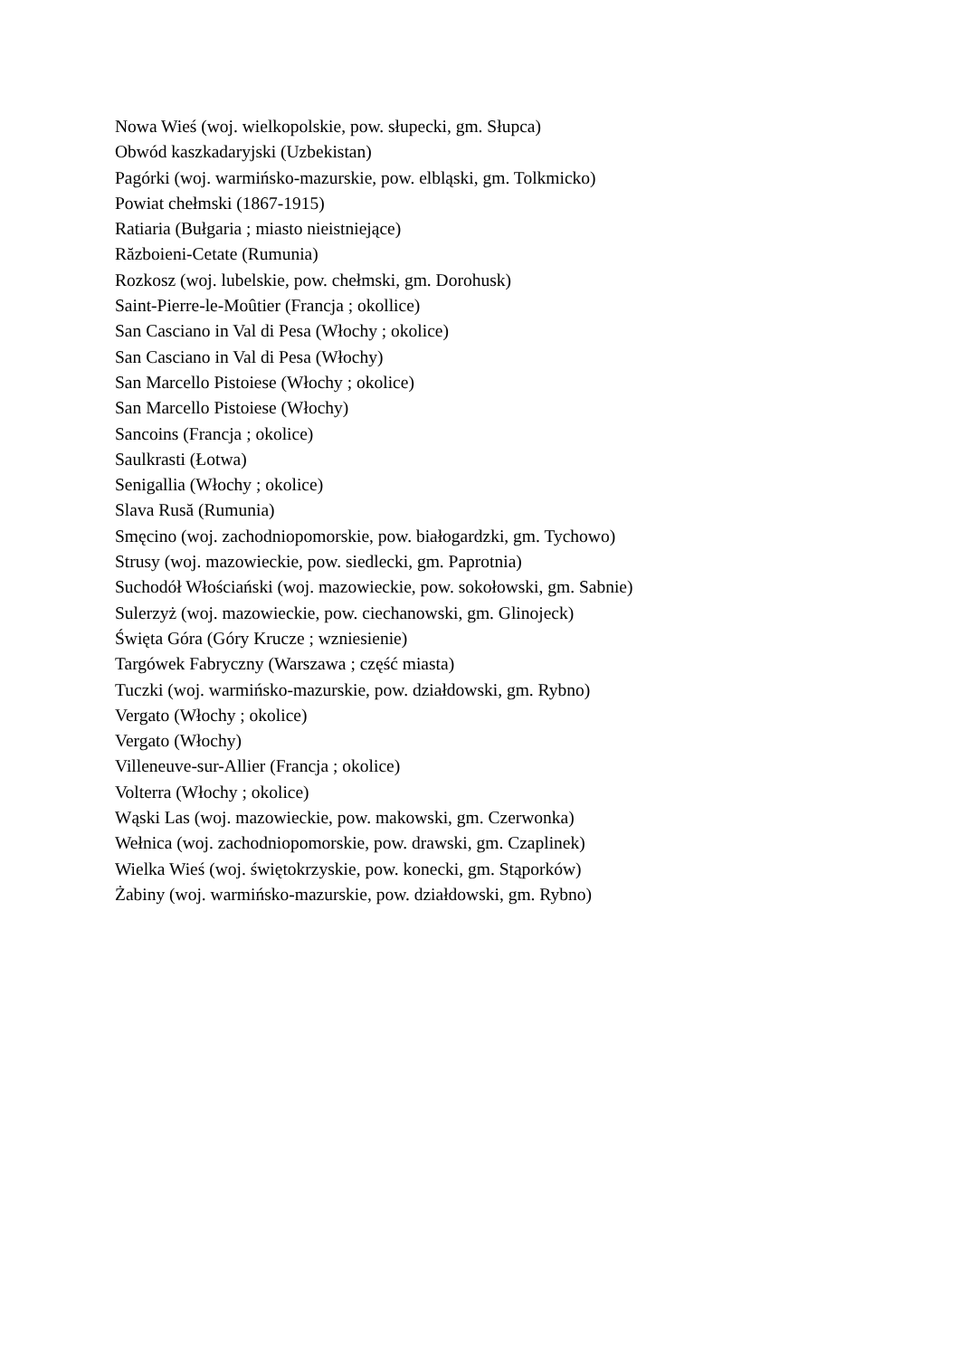Nowa Wieś (woj. wielkopolskie, pow. słupecki, gm. Słupca)
Obwód kaszkadaryjski (Uzbekistan)
Pagórki (woj. warmińsko-mazurskie, pow. elbląski, gm. Tolkmicko)
Powiat chełmski (1867-1915)
Ratiaria (Bułgaria ; miasto nieistniejące)
Războieni-Cetate (Rumunia)
Rozkosz (woj. lubelskie, pow. chełmski, gm. Dorohusk)
Saint-Pierre-le-Moûtier (Francja ; okollice)
San Casciano in Val di Pesa (Włochy ; okolice)
San Casciano in Val di Pesa (Włochy)
San Marcello Pistoiese (Włochy ; okolice)
San Marcello Pistoiese (Włochy)
Sancoins (Francja ; okolice)
Saulkrasti (Łotwa)
Senigallia (Włochy ; okolice)
Slava Rusă (Rumunia)
Smęcino (woj. zachodniopomorskie, pow. białogardzki, gm. Tychowo)
Strusy (woj. mazowieckie, pow. siedlecki, gm. Paprotnia)
Suchodół Włościański (woj. mazowieckie, pow. sokołowski, gm. Sabnie)
Sulerzyż (woj. mazowieckie, pow. ciechanowski, gm. Glinojeck)
Święta Góra (Góry Krucze ; wzniesienie)
Targówek Fabryczny (Warszawa ; część miasta)
Tuczki (woj. warmińsko-mazurskie, pow. działdowski, gm. Rybno)
Vergato (Włochy ; okolice)
Vergato (Włochy)
Villeneuve-sur-Allier (Francja ; okolice)
Volterra (Włochy ; okolice)
Wąski Las (woj. mazowieckie, pow. makowski, gm. Czerwonka)
Wełnica (woj. zachodniopomorskie, pow. drawski, gm. Czaplinek)
Wielka Wieś (woj. świętokrzyskie, pow. konecki, gm. Stąporków)
Żabiny (woj. warmińsko-mazurskie, pow. działdowski, gm. Rybno)